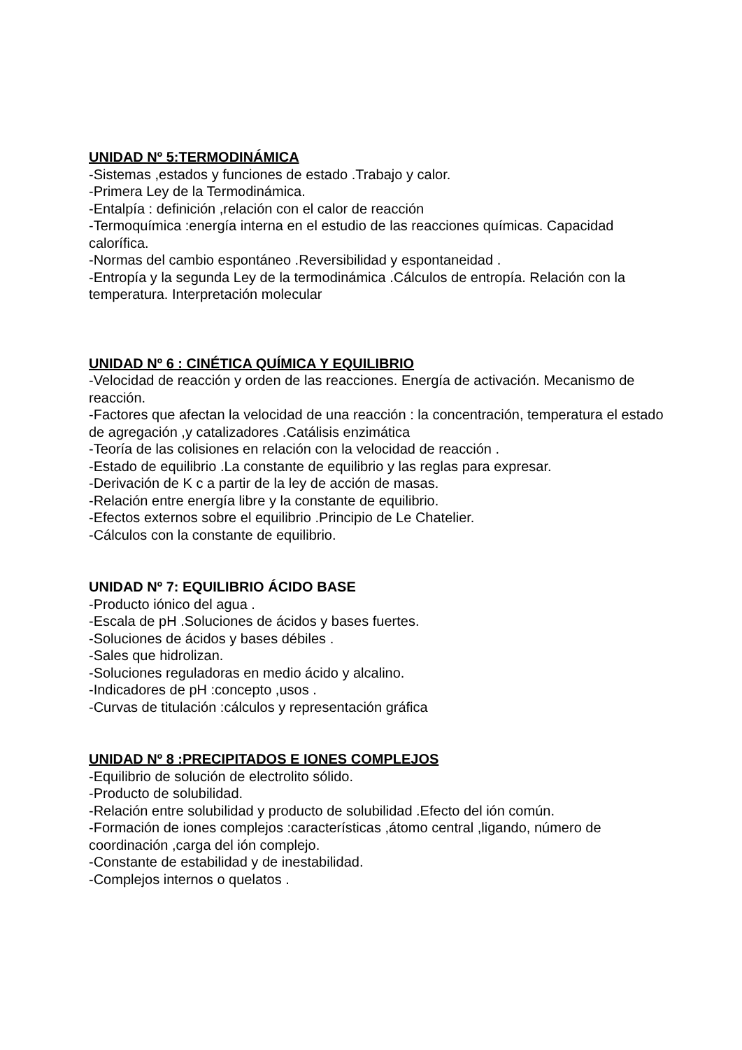UNIDAD Nº 5:TERMODINÁMICA
-Sistemas ,estados y funciones de estado .Trabajo y calor.
-Primera Ley de la Termodinámica.
-Entalpía : definición ,relación con el calor de reacción
-Termoquímica :energía interna en el estudio de las reacciones químicas. Capacidad calorífica.
-Normas del cambio espontáneo .Reversibilidad y espontaneidad .
-Entropía y la segunda Ley de la termodinámica .Cálculos de entropía. Relación con la temperatura. Interpretación molecular
UNIDAD Nº 6 : CINÉTICA QUÍMICA Y EQUILIBRIO
-Velocidad de reacción y orden de las reacciones. Energía de activación. Mecanismo de reacción.
-Factores que afectan la velocidad de una reacción : la concentración, temperatura el estado de agregación ,y catalizadores .Catálisis enzimática
-Teoría de las colisiones en relación con la velocidad de reacción .
-Estado de equilibrio .La constante de equilibrio y las reglas para expresar.
-Derivación de K c a partir de la ley de acción de masas.
-Relación entre energía libre y la constante de equilibrio.
-Efectos externos sobre el equilibrio .Principio de Le Chatelier.
-Cálculos con la constante de equilibrio.
UNIDAD Nº 7: EQUILIBRIO ÁCIDO BASE
-Producto iónico del agua .
-Escala de pH .Soluciones de ácidos y bases fuertes.
-Soluciones de ácidos y bases débiles .
-Sales que hidrolizan.
-Soluciones reguladoras en medio ácido y alcalino.
-Indicadores de pH :concepto ,usos .
-Curvas de titulación :cálculos y representación gráfica
UNIDAD Nº 8 :PRECIPITADOS E IONES COMPLEJOS
-Equilibrio de solución de electrolito sólido.
-Producto de solubilidad.
-Relación entre solubilidad y producto de solubilidad .Efecto del ión común.
-Formación de iones complejos :características ,átomo central ,ligando, número de coordinación ,carga del ión complejo.
-Constante de estabilidad y de inestabilidad.
-Complejos internos o quelatos .